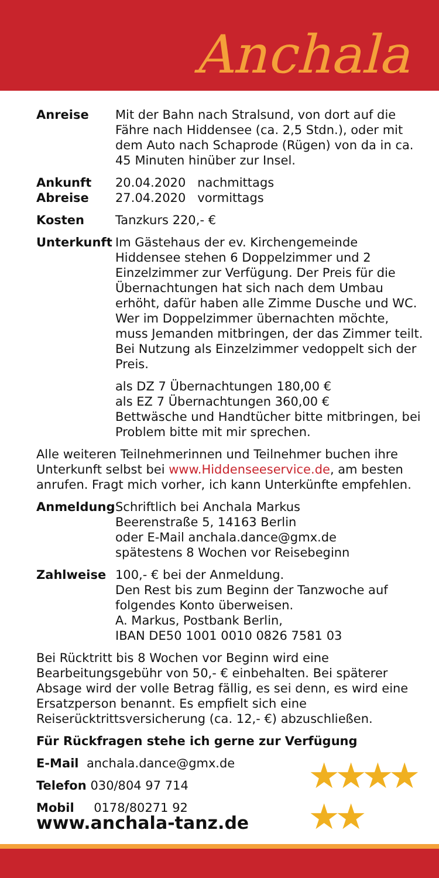Anchala
Anreise Mit der Bahn nach Stralsund, von dort auf die Fähre nach Hiddensee (ca. 2,5 Stdn.), oder mit dem Auto nach Schaprode (Rügen) von da in ca. 45 Minuten hinüber zur Insel.
Ankunft
Abreise
20.04.2020 nachmittags
27.04.2020 vormittags
Kosten Tanzkurs 220,- €
Unterkunft Im Gästehaus der ev. Kirchengemeinde Hiddensee stehen 6 Doppelzimmer und 2 Einzelzimmer zur Verfügung. Der Preis für die Übernachtungen hat sich nach dem Umbau erhöht, dafür haben alle Zimme Dusche und WC. Wer im Doppelzimmer übernachten möchte, muss Jemanden mitbringen, der das Zimmer teilt. Bei Nutzung als Einzelzimmer vedoppelt sich der Preis.
als DZ 7 Übernachtungen 180,00 €
als EZ 7 Übernachtungen 360,00 €
Bettwäsche und Handtücher bitte mitbringen, bei Problem bitte mit mir sprechen.
Alle weiteren Teilnehmerinnen und Teilnehmer buchen ihre Unterkunft selbst bei www.Hiddenseeservice.de, am besten anrufen. Fragt mich vorher, ich kann Unterkünfte empfehlen.
Anmeldung Schriftlich bei Anchala Markus
Beerenstraße 5, 14163 Berlin
oder E-Mail anchala.dance@gmx.de
spätestens 8 Wochen vor Reisebeginn
Zahlweise 100,- € bei der Anmeldung.
Den Rest bis zum Beginn der Tanzwoche auf folgendes Konto überweisen.
A. Markus, Postbank Berlin,
IBAN DE50 1001 0010 0826 7581 03
Bei Rücktritt bis 8 Wochen vor Beginn wird eine Bearbeitungsgebühr von 50,- € einbehalten. Bei späterer Absage wird der volle Betrag fällig, es sei denn, es wird eine Ersatzperson benannt. Es empfielt sich eine Reiserücktrittsversicherung (ca. 12,- €) abzuschließen.
Für Rückfragen stehe ich gerne zur Verfügung
E-Mail anchala.dance@gmx.de
Telefon 030/804 97 714
Mobil 0178/80271 92
www.anchala-tanz.de
★★★★
★★